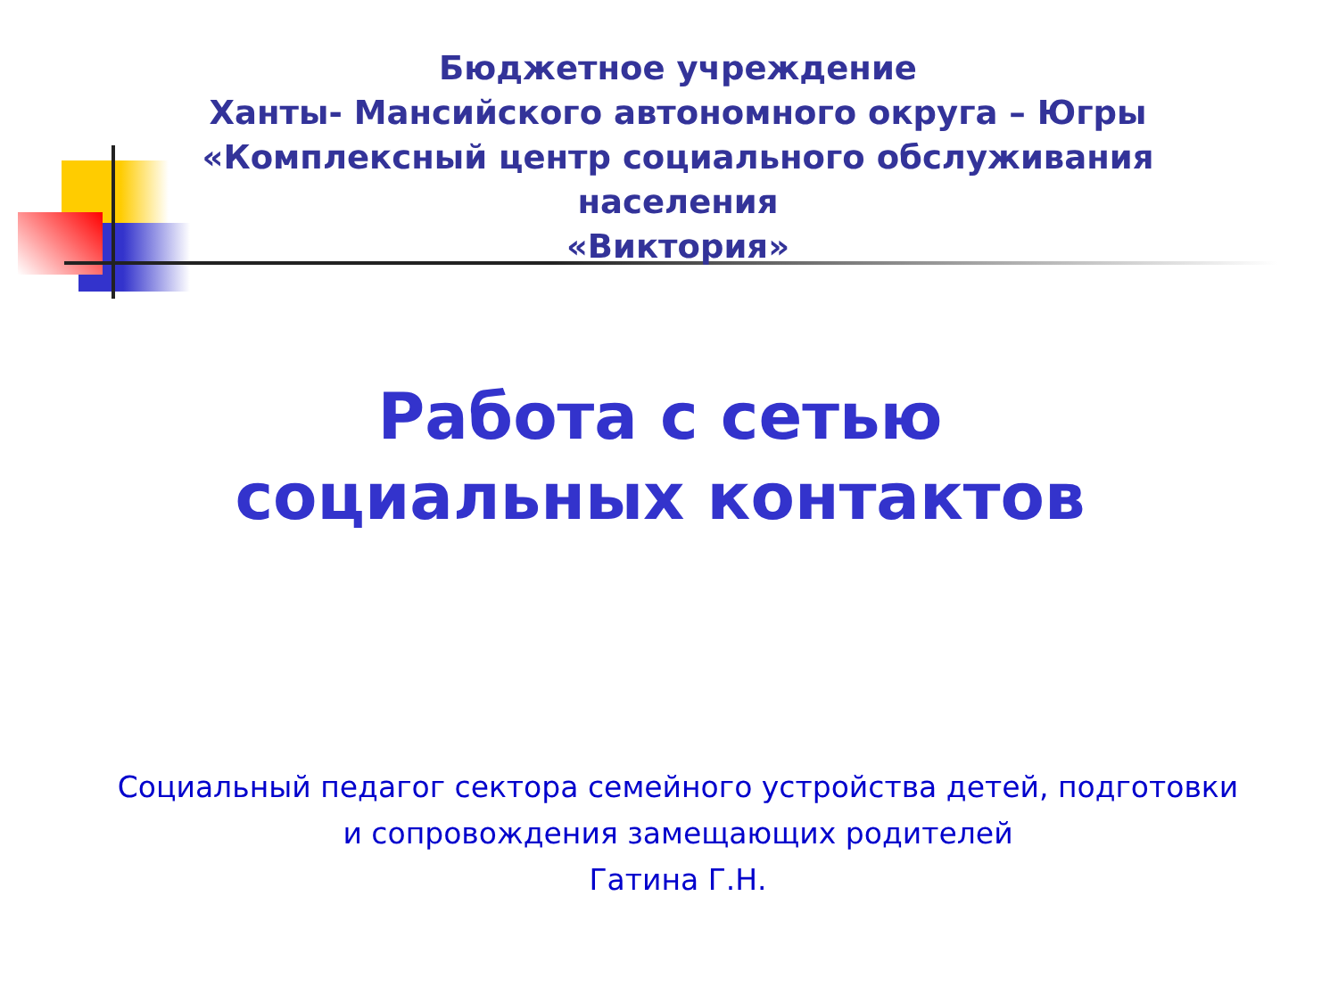Бюджетное учреждение
Ханты- Мансийского автономного округа – Югры
«Комплексный центр социального обслуживания
населения
«Виктория»
Работа с сетью
социальных контактов
Социальный педагог сектора семейного устройства детей, подготовки
и сопровождения замещающих родителей
Гатина Г.Н.